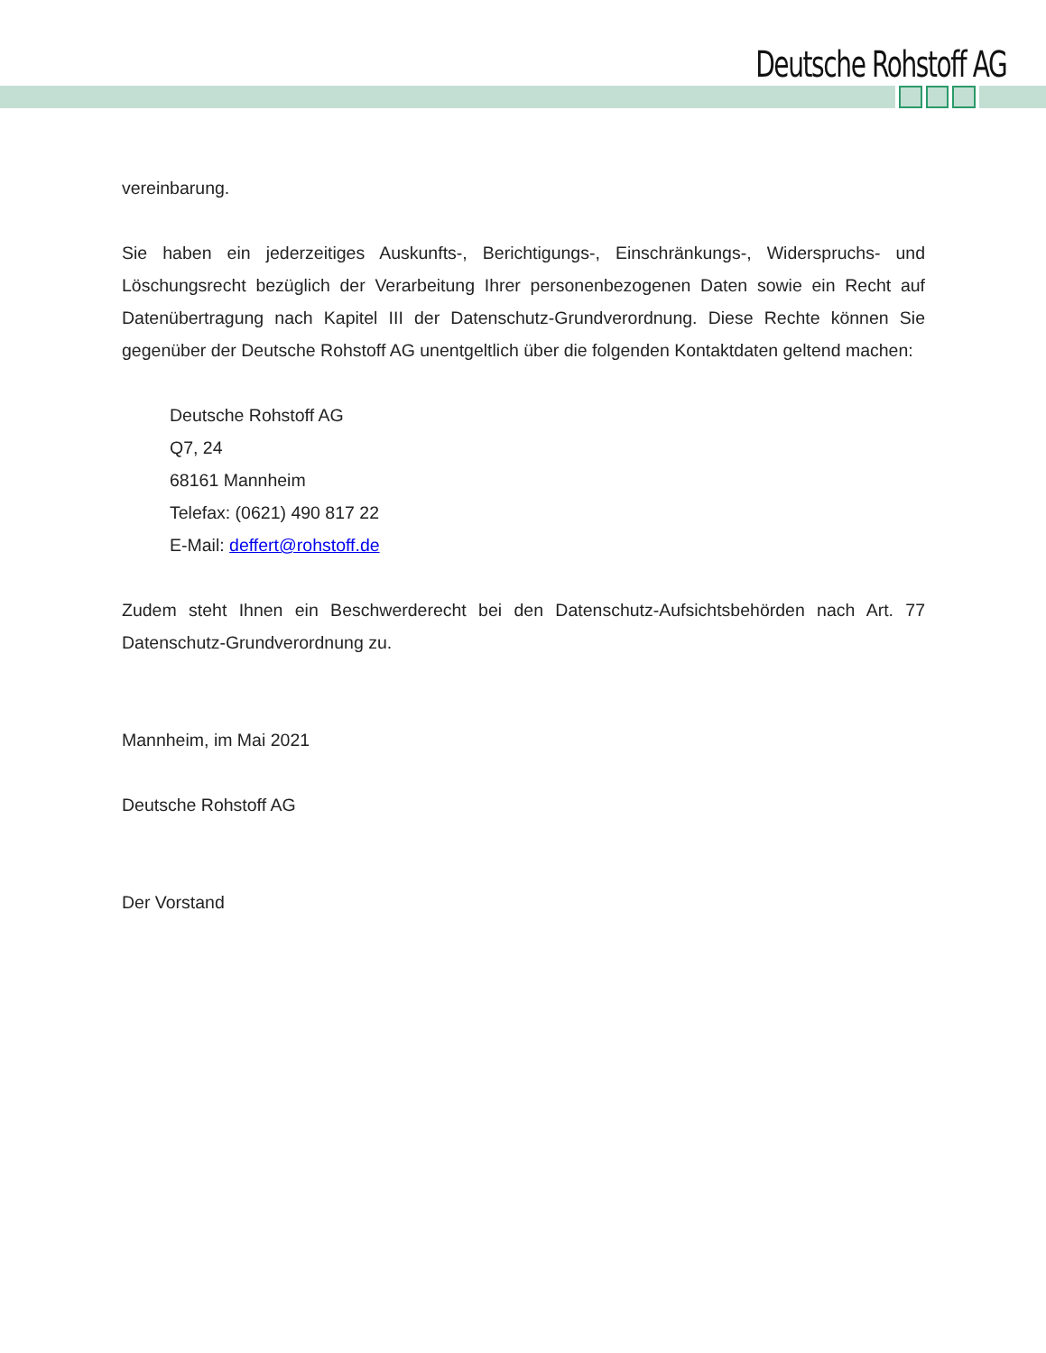Deutsche Rohstoff AG
vereinbarung.
Sie haben ein jederzeitiges Auskunfts-, Berichtigungs-, Einschränkungs-, Widerspruchs- und Löschungsrecht bezüglich der Verarbeitung Ihrer personenbezogenen Daten sowie ein Recht auf Datenübertragung nach Kapitel III der Datenschutz-Grundverordnung. Diese Rechte können Sie gegenüber der Deutsche Rohstoff AG unentgeltlich über die folgenden Kontaktdaten geltend machen:
Deutsche Rohstoff AG
Q7, 24
68161 Mannheim
Telefax: (0621) 490 817 22
E-Mail: deffert@rohstoff.de
Zudem steht Ihnen ein Beschwerderecht bei den Datenschutz-Aufsichtsbehörden nach Art. 77 Datenschutz-Grundverordnung zu.
Mannheim, im Mai 2021
Deutsche Rohstoff AG
Der Vorstand